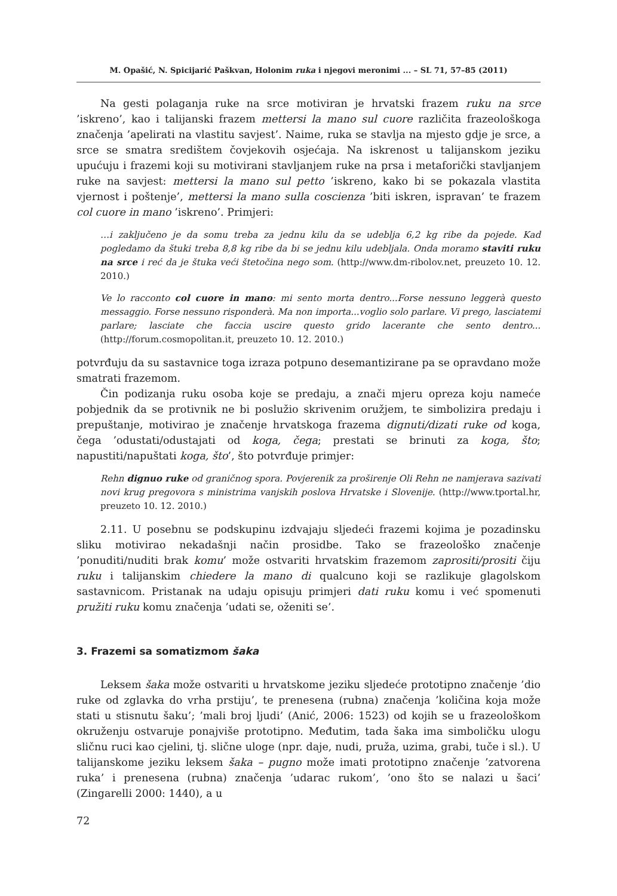M. Opašić, N. Spicijarić Paškvan, Holonim ruka i njegovi meronimi ... – SL 71, 57–85 (2011)
Na gesti polaganja ruke na srce motiviran je hrvatski frazem ruku na srce ’iskreno’, kao i talijanski frazem mettersi la mano sul cuore različita frazeološkoga značenja ’apelirati na vlastitu savjest’. Naime, ruka se stavlja na mjesto gdje je srce, a srce se smatra središtem čovjekovih osjećaja. Na iskrenost u talijanskom jeziku upućuju i frazemi koji su motivirani stavljanjem ruke na prsa i metaforički stavljanjem ruke na savjest: mettersi la mano sul petto ’iskreno, kako bi se pokazala vlastita vjernost i poštenje’, mettersi la mano sulla coscienza ’biti iskren, ispravan’ te frazem col cuore in mano ’iskreno’. Primjeri:
…i zaključeno je da somu treba za jednu kilu da se udeblja 6,2 kg ribe da pojede. Kad pogledamo da štuki treba 8,8 kg ribe da bi se jednu kilu udebljala. Onda moramo staviti ruku na srce i reć da je štuka veći štetočina nego som. (http://www.dm-ribolov.net, preuzeto 10. 12. 2010.)
Ve lo racconto col cuore in mano: mi sento morta dentro...Forse nessuno leggerà questo messaggio. Forse nessuno risponderà. Ma non importa...voglio solo parlare. Vi prego, lasciatemi parlare; lasciate che faccia uscire questo grido lacerante che sento dentro... (http://forum.cosmopolitan.it, preuzeto 10. 12. 2010.)
potvrđuju da su sastavnice toga izraza potpuno desemantizirane pa se opravdano može smatrati frazemom.
Čin podizanja ruku osoba koje se predaju, a znači mjeru opreza koju nameće pobjednik da se protivnik ne bi poslužio skrivenim oružjem, te simbolizira predaju i prepuštanje, motivirao je značenje hrvatskoga frazema dignuti/dizati ruke od koga, čega ’odustati/odustajati od koga, čega; prestati se brinuti za koga, što; napustiti/napuštati koga, što’, što potvrđuje primjer:
Rehn dignuo ruke od graničnog spora. Povjerenik za proširenje Oli Rehn ne namjerava sazivati novi krug pregovora s ministrima vanjskih poslova Hrvatske i Slovenije. (http://www.tportal.hr, preuzeto 10. 12. 2010.)
2.11. U posebnu se podskupinu izdvajaju sljedeći frazemi kojima je pozadinsku sliku motivirao nekadašnji način prosidbe. Tako se frazeološko značenje ’ponuditi/nuditi brak komu’ može ostvariti hrvatskim frazemom zaprositi/prositi čiju ruku i talijanskim chiedere la mano di qualcuno koji se razlikuje glagolskom sastavnicom. Pristanak na udaju opisuju primjeri dati ruku komu i već spomenuti pružiti ruku komu značenja ’udati se, oženiti se’.
3. Frazemi sa somatizmom šaka
Leksem šaka može ostvariti u hrvatskome jeziku sljedeće prototipno značenje ’dio ruke od zglavka do vrha prstiju’, te prenesena (rubna) značenja ’količina koja može stati u stisnutu šaku’; ’mali broj ljudi’ (Anić, 2006: 1523) od kojih se u frazeološkom okruženju ostvaruje ponajviše prototipno. Međutim, tada šaka ima simboličku ulogu sličnu ruci kao cjelini, tj. slične uloge (npr. daje, nudi, pruža, uzima, grabi, tuče i sl.). U talijanskome jeziku leksem šaka – pugno može imati prototipno značenje ’zatvorena ruka’ i prenesena (rubna) značenja ’udarac rukom’, ’ono što se nalazi u šaci’ (Zingarelli 2000: 1440), a u
72